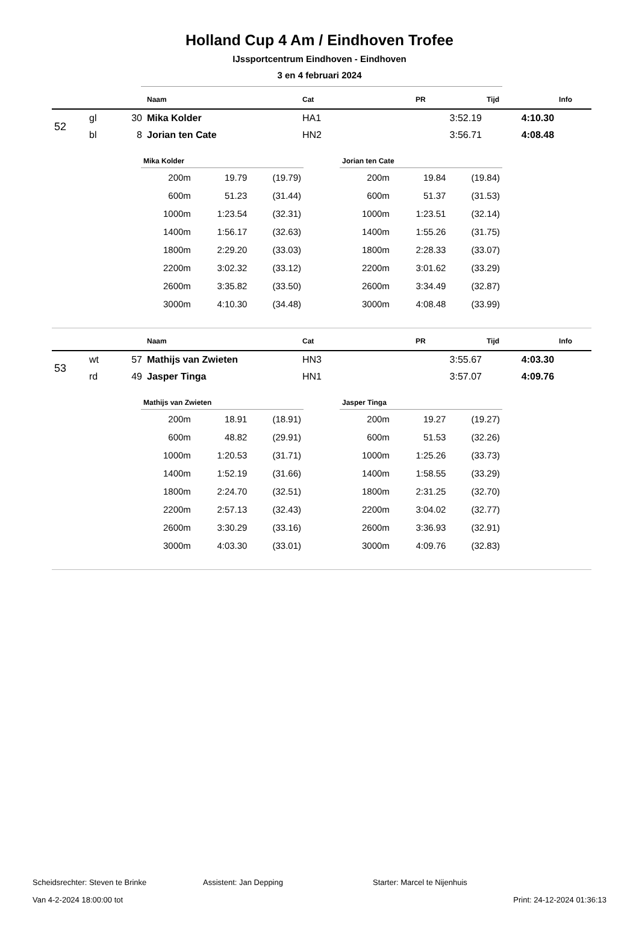Holland Cup 4 Am / Eindhoven Trofee
IJssportcentrum Eindhoven - Eindhoven
3 en 4 februari 2024
| | | | Naam | Cat | PR | Tijd | Info |
| --- | --- | --- | --- | --- | --- | --- | --- |
| 52 | gl | 30 | Mika Kolder | HA1 | 3:52.19 | 4:10.30 | |
| | bl | 8 | Jorian ten Cate | HN2 | 3:56.71 | 4:08.48 | |
| Mika Kolder | | |
| --- | --- | --- |
| 200m | 19.79 | (19.79) |
| 600m | 51.23 | (31.44) |
| 1000m | 1:23.54 | (32.31) |
| 1400m | 1:56.17 | (32.63) |
| 1800m | 2:29.20 | (33.03) |
| 2200m | 3:02.32 | (33.12) |
| 2600m | 3:35.82 | (33.50) |
| 3000m | 4:10.30 | (34.48) |
| Jorian ten Cate | | |
| --- | --- | --- |
| 200m | 19.84 | (19.84) |
| 600m | 51.37 | (31.53) |
| 1000m | 1:23.51 | (32.14) |
| 1400m | 1:55.26 | (31.75) |
| 1800m | 2:28.33 | (33.07) |
| 2200m | 3:01.62 | (33.29) |
| 2600m | 3:34.49 | (32.87) |
| 3000m | 4:08.48 | (33.99) |
| | | | Naam | Cat | PR | Tijd | Info |
| --- | --- | --- | --- | --- | --- | --- | --- |
| 53 | wt | 57 | Mathijs van Zwieten | HN3 | 3:55.67 | 4:03.30 | |
| | rd | 49 | Jasper Tinga | HN1 | 3:57.07 | 4:09.76 | |
| Mathijs van Zwieten | | |
| --- | --- | --- |
| 200m | 18.91 | (18.91) |
| 600m | 48.82 | (29.91) |
| 1000m | 1:20.53 | (31.71) |
| 1400m | 1:52.19 | (31.66) |
| 1800m | 2:24.70 | (32.51) |
| 2200m | 2:57.13 | (32.43) |
| 2600m | 3:30.29 | (33.16) |
| 3000m | 4:03.30 | (33.01) |
| Jasper Tinga | | |
| --- | --- | --- |
| 200m | 19.27 | (19.27) |
| 600m | 51.53 | (32.26) |
| 1000m | 1:25.26 | (33.73) |
| 1400m | 1:58.55 | (33.29) |
| 1800m | 2:31.25 | (32.70) |
| 2200m | 3:04.02 | (32.77) |
| 2600m | 3:36.93 | (32.91) |
| 3000m | 4:09.76 | (32.83) |
Scheidsrechter: Steven te Brinke Assistent: Jan Depping Starter: Marcel te Nijenhuis
Van 4-2-2024 18:00:00 tot Print: 24-12-2024 01:36:13